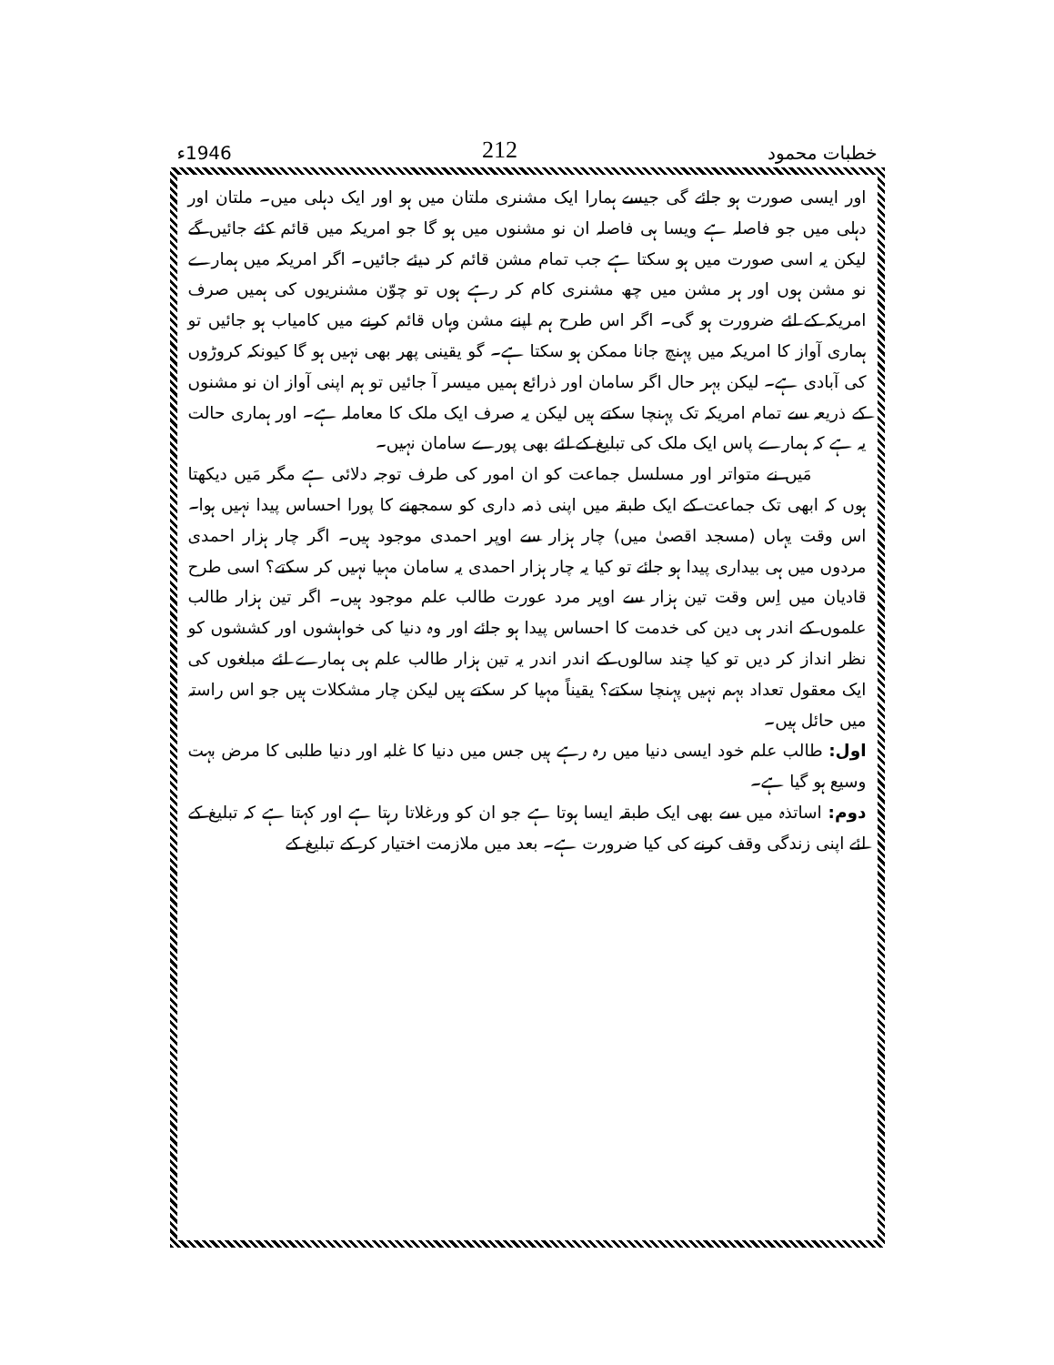خطبات محمود 212 1946ء
اور ایسی صورت ہو جائے گی جیسے ہمارا ایک مشنری ملتان میں ہو اور ایک دہلی میں۔ ملتان اور دہلی میں جو فاصلہ ہے ویسا ہی فاصلہ ان نو مشنوں میں ہو گا جو امریکہ میں قائم کئے جائیں گے لیکن یہ اسی صورت میں ہو سکتا ہے جب تمام مشن قائم کر دیئے جائیں۔ اگر امریکہ میں ہمارے نو مشن ہوں اور ہر مشن میں چھ مشنری کام کر رہے ہوں تو چوّن مشنریوں کی ہمیں صرف امریکہ کے لئے ضرورت ہو گی۔ اگر اس طرح ہم اپنے مشن وہاں قائم کرنے میں کامیاب ہو جائیں تو ہماری آواز کا امریکہ میں پہنچ جانا ممکن ہو سکتا ہے۔ گو یقینی پھر بھی نہیں ہو گا کیونکہ کروڑوں کی آبادی ہے۔ لیکن بہر حال اگر سامان اور ذرائع ہمیں میسر آ جائیں تو ہم اپنی آواز ان نو مشنوں کے ذریعہ سے تمام امریکہ تک پہنچا سکتے ہیں لیکن یہ صرف ایک ملک کا معاملہ ہے۔ اور ہماری حالت یہ ہے کہ ہمارے پاس ایک ملک کی تبلیغ کے لئے بھی پورے سامان نہیں۔
مَیں نے متواتر اور مسلسل جماعت کو ان امور کی طرف توجہ دلائی ہے مگر مَیں دیکھتا ہوں کہ ابھی تک جماعت کے ایک طبقہ میں اپنی ذمہ داری کو سمجھنے کا پورا احساس پیدا نہیں ہوا۔ اس وقت یہاں (مسجد اقصیٰ میں) چار ہزار سے اوپر احمدی موجود ہیں۔ اگر چار ہزار احمدی مردوں میں ہی بیداری پیدا ہو جائے تو کیا یہ چار ہزار احمدی یہ سامان مہیا نہیں کر سکتے؟ اسی طرح قادیان میں اِس وقت تین ہزار سے اوپر مرد عورت طالب علم موجود ہیں۔ اگر تین ہزار طالب علموں کے اندر ہی دین کی خدمت کا احساس پیدا ہو جائے اور وہ دنیا کی خواہشوں اور کششوں کو نظر انداز کر دیں تو کیا چند سالوں کے اندر اندر یہ تین ہزار طالب علم ہی ہمارے لئے مبلغوں کی ایک معقول تعداد بہم نہیں پہنچا سکتے؟ یقیناً مہیا کر سکتے ہیں لیکن چار مشکلات ہیں جو اس راستہ میں حائل ہیں۔
اول: طالب علم خود ایسی دنیا میں رہ رہے ہیں جس میں دنیا کا غلبہ اور دنیا طلبی کا مرض بہت وسیع ہو گیا ہے۔
دوم: اساتذہ میں سے بھی ایک طبقہ ایسا ہوتا ہے جو ان کو ورغلاتا رہتا ہے اور کہتا ہے کہ تبلیغ کے لئے اپنی زندگی وقف کرنے کی کیا ضرورت ہے۔ بعد میں ملازمت اختیار کر کے تبلیغ کے